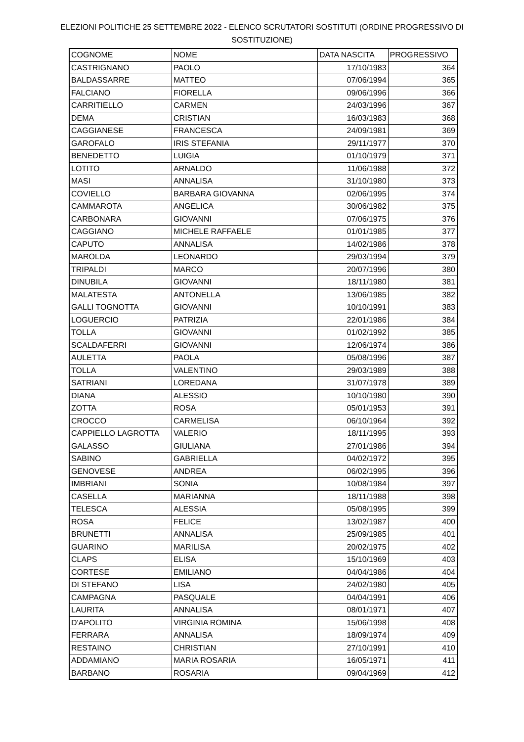ELEZIONI POLITICHE 25 SETTEMBRE 2022 - ELENCO SCRUTATORI SOSTITUTI (ORDINE PROGRESSIVO DI SOSTITUZIONE)
| COGNOME | NOME | DATA NASCITA | PROGRESSIVO |
| --- | --- | --- | --- |
| CASTRIGNANO | PAOLO | 17/10/1983 | 364 |
| BALDASSARRE | MATTEO | 07/06/1994 | 365 |
| FALCIANO | FIORELLA | 09/06/1996 | 366 |
| CARRITIELLO | CARMEN | 24/03/1996 | 367 |
| DEMA | CRISTIAN | 16/03/1983 | 368 |
| CAGGIANESE | FRANCESCA | 24/09/1981 | 369 |
| GAROFALO | IRIS STEFANIA | 29/11/1977 | 370 |
| BENEDETTO | LUIGIA | 01/10/1979 | 371 |
| LOTITO | ARNALDO | 11/06/1988 | 372 |
| MASI | ANNALISA | 31/10/1980 | 373 |
| COVIELLO | BARBARA GIOVANNA | 02/06/1995 | 374 |
| CAMMAROTA | ANGELICA | 30/06/1982 | 375 |
| CARBONARA | GIOVANNI | 07/06/1975 | 376 |
| CAGGIANO | MICHELE RAFFAELE | 01/01/1985 | 377 |
| CAPUTO | ANNALISA | 14/02/1986 | 378 |
| MAROLDA | LEONARDO | 29/03/1994 | 379 |
| TRIPALDI | MARCO | 20/07/1996 | 380 |
| DINUBILA | GIOVANNI | 18/11/1980 | 381 |
| MALATESTA | ANTONELLA | 13/06/1985 | 382 |
| GALLI TOGNOTTA | GIOVANNI | 10/10/1991 | 383 |
| LOGUERCIO | PATRIZIA | 22/01/1986 | 384 |
| TOLLA | GIOVANNI | 01/02/1992 | 385 |
| SCALDAFERRI | GIOVANNI | 12/06/1974 | 386 |
| AULETTA | PAOLA | 05/08/1996 | 387 |
| TOLLA | VALENTINO | 29/03/1989 | 388 |
| SATRIANI | LOREDANA | 31/07/1978 | 389 |
| DIANA | ALESSIO | 10/10/1980 | 390 |
| ZOTTA | ROSA | 05/01/1953 | 391 |
| CROCCO | CARMELISA | 06/10/1964 | 392 |
| CAPPIELLO LAGROTTA | VALERIO | 18/11/1995 | 393 |
| GALASSO | GIULIANA | 27/01/1986 | 394 |
| SABINO | GABRIELLA | 04/02/1972 | 395 |
| GENOVESE | ANDREA | 06/02/1995 | 396 |
| IMBRIANI | SONIA | 10/08/1984 | 397 |
| CASELLA | MARIANNA | 18/11/1988 | 398 |
| TELESCA | ALESSIA | 05/08/1995 | 399 |
| ROSA | FELICE | 13/02/1987 | 400 |
| BRUNETTI | ANNALISA | 25/09/1985 | 401 |
| GUARINO | MARILISA | 20/02/1975 | 402 |
| CLAPS | ELISA | 15/10/1969 | 403 |
| CORTESE | EMILIANO | 04/04/1986 | 404 |
| DI STEFANO | LISA | 24/02/1980 | 405 |
| CAMPAGNA | PASQUALE | 04/04/1991 | 406 |
| LAURITA | ANNALISA | 08/01/1971 | 407 |
| D'APOLITO | VIRGINIA ROMINA | 15/06/1998 | 408 |
| FERRARA | ANNALISA | 18/09/1974 | 409 |
| RESTAINO | CHRISTIAN | 27/10/1991 | 410 |
| ADDAMIANO | MARIA ROSARIA | 16/05/1971 | 411 |
| BARBANO | ROSARIA | 09/04/1969 | 412 |